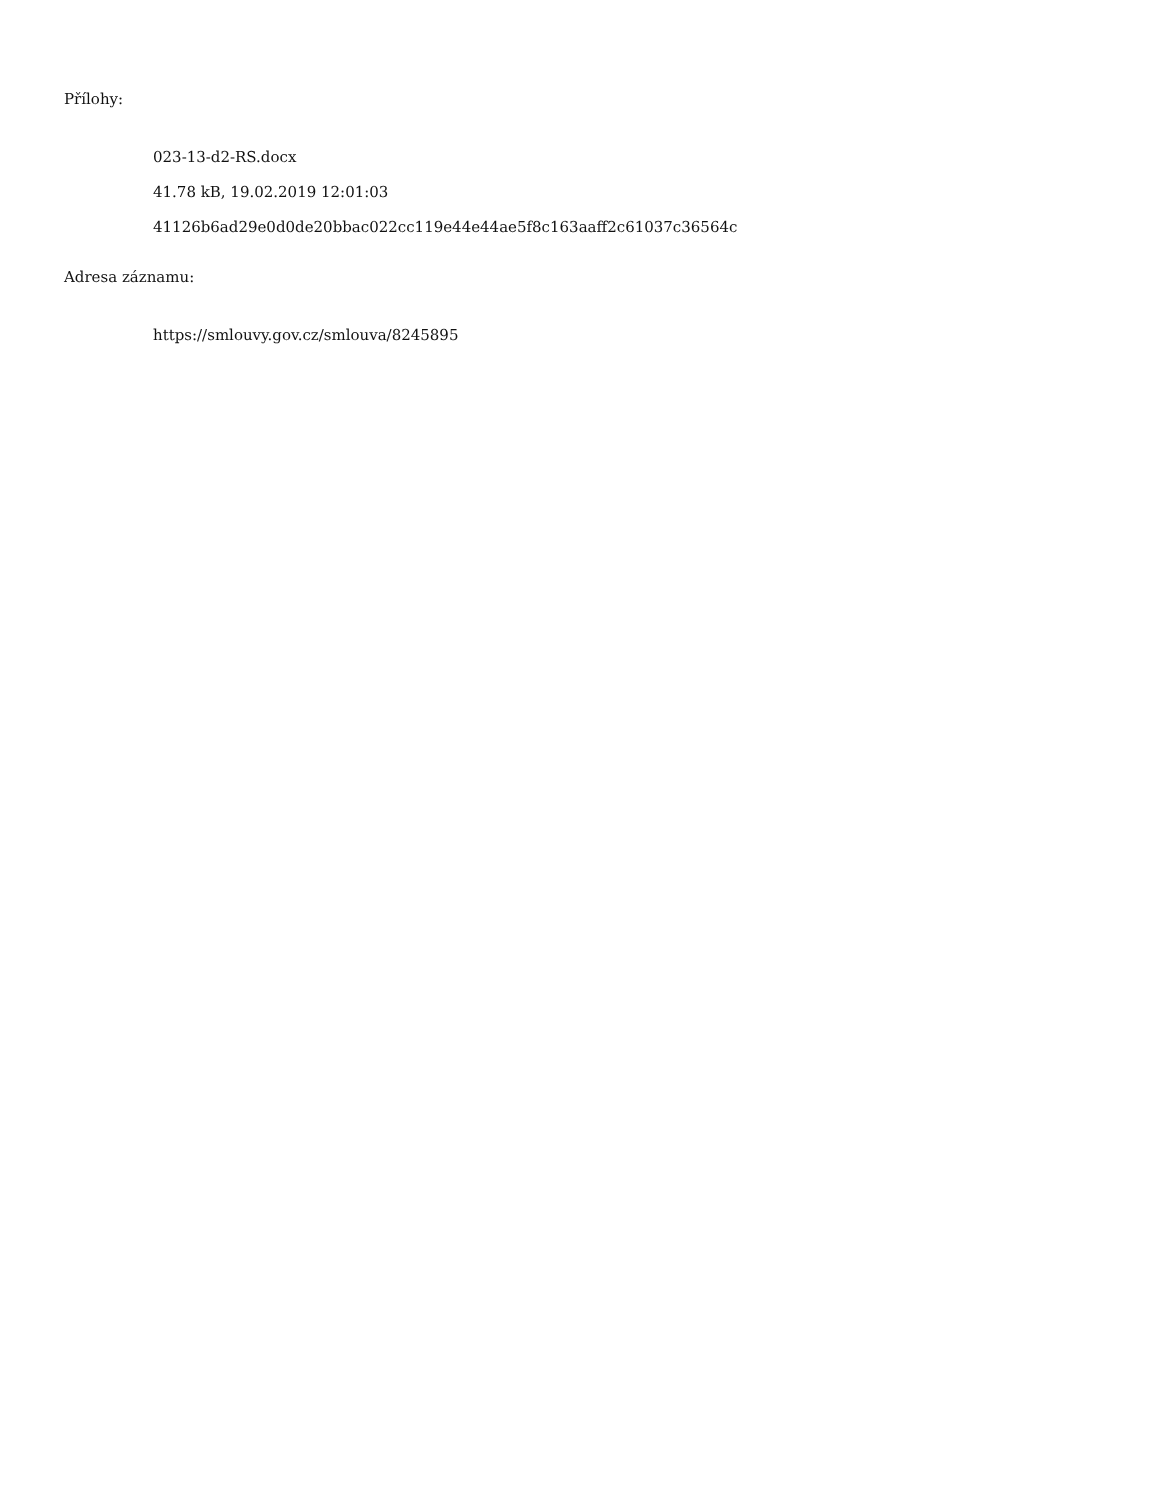Přílohy:
023-13-d2-RS.docx
41.78 kB, 19.02.2019 12:01:03
41126b6ad29e0d0de20bbac022cc119e44e44ae5f8c163aaff2c61037c36564c
Adresa záznamu:
https://smlouvy.gov.cz/smlouva/8245895